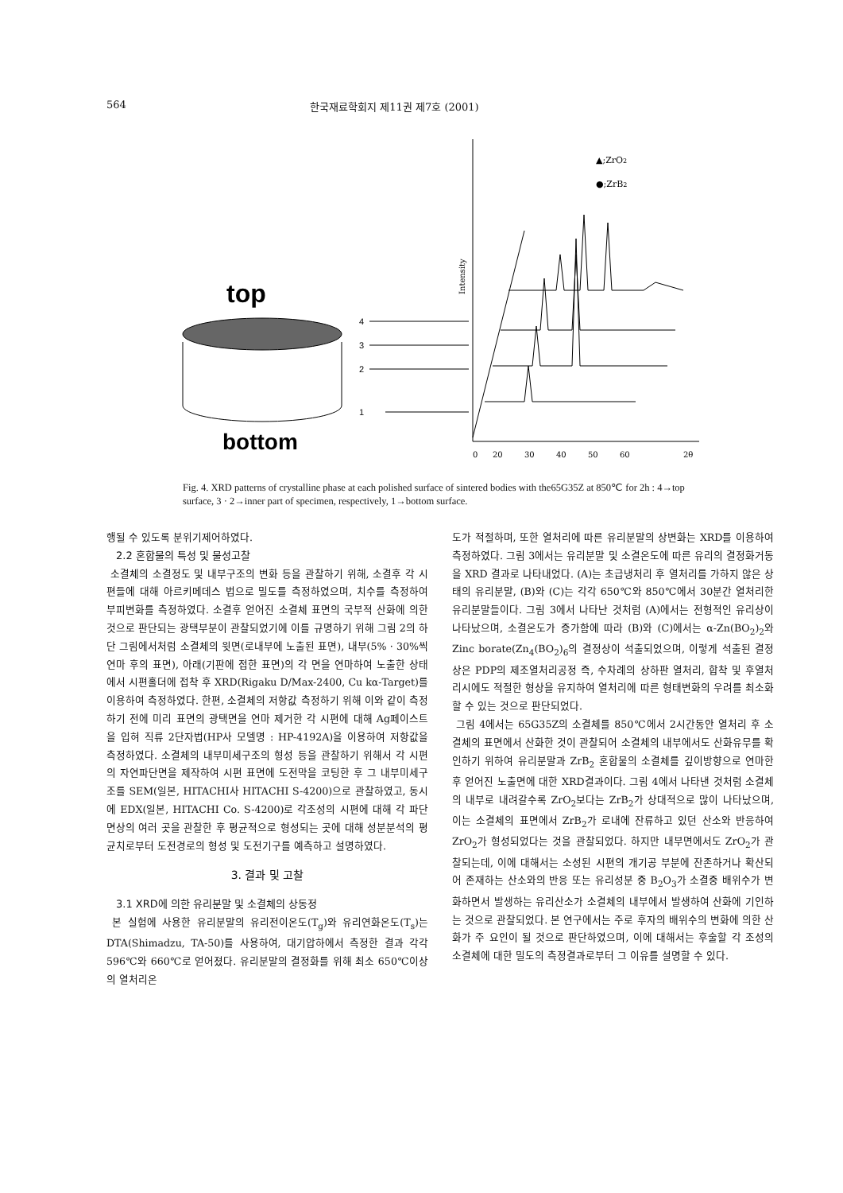564 한국재료학회지 제11권 제7호 (2001)
top
bottom
4
3
2
1
▲;ZrO2
●;ZrB2
Intensity
0
20
30
40
50
60
2θ
Fig. 4. XRD patterns of crystalline phase at each polished surface of sintered bodies with the65G35Z at 850℃ for 2h : 4→top surface, 3 · 2→inner part of specimen, respectively, 1→bottom surface.
행될 수 있도록 분위기제어하였다.
2.2 혼합물의 특성 및 물성고찰
소결체의 소결정도 및 내부구조의 변화 등을 관찰하기 위해, 소결후 각 시편들에 대해 아르키메데스 법으로 밀도를 측정하였으며, 치수를 측정하여 부피변화를 측정하였다. 소결후 얻어진 소결체 표면의 국부적 산화에 의한 것으로 판단되는 광택부분이 관찰되었기에 이를 규명하기 위해 그림 2의 하단 그림에서처럼 소결체의 윗면(로내부에 노출된 표면), 내부(5% · 30%씩 연마 후의 표면), 아래(기판에 접한 표면)의 각 면을 연마하여 노출한 상태에서 시편홀더에 접착 후 XRD(Rigaku D/Max-2400, Cu kα-Target)를 이용하여 측정하였다. 한편, 소결체의 저항값 측정하기 위해 이와 같이 측정하기 전에 미리 표면의 광택면을 연마 제거한 각 시편에 대해 Ag페이스트을 입혀 직류 2단자법(HP사 모델명 : HP-4192A)을 이용하여 저항값을 측정하였다. 소결체의 내부미세구조의 형성 등을 관찰하기 위해서 각 시편의 자연파단면을 제작하여 시편 표면에 도전막을 코팅한 후 그 내부미세구조를 SEM(일본, HITACHI사 HITACHI S-4200)으로 관찰하였고, 동시에 EDX(일본, HITACHI Co. S-4200)로 각조성의 시편에 대해 각 파단면상의 여러 곳을 관찰한 후 평균적으로 형성되는 곳에 대해 성분분석의 평균치로부터 도전경로의 형성 및 도전기구를 예측하고 설명하였다.
3. 결과 및 고찰
3.1 XRD에 의한 유리분말 및 소결체의 상동정
본 실험에 사용한 유리분말의 유리전이온도(T<sub>g</sub>)와 유리연화온도(T<sub>s</sub>)는 DTA(Shimadzu, TA-50)를 사용하여, 대기압하에서 측정한 결과 각각 596℃와 660℃로 얻어졌다. 유리분말의 결정화를 위해 최소 650℃이상의 열처리온
도가 적절하며, 또한 열처리에 따른 유리분말의 상변화는 XRD를 이용하여 측정하였다. 그림 3에서는 유리분말 및 소결온도에 따른 유리의 결정화거동을 XRD 결과로 나타내었다. (A)는 초급냉처리 후 열처리를 가하지 않은 상태의 유리분말, (B)와 (C)는 각각 650℃와 850℃에서 30분간 열처리한 유리분말들이다. 그림 3에서 나타난 것처럼 (A)에서는 전형적인 유리상이 나타났으며, 소결온도가 증가함에 따라 (B)와 (C)에서는 α-Zn(BO<sub>2</sub>)<sub>2</sub>와 Zinc borate(Zn<sub>4</sub>(BO<sub>2</sub>)<sub>6</sub>의 결정상이 석출되었으며, 이렇게 석출된 결정상은 PDP의 제조열처리공정 즉, 수차례의 상하판 열처리, 합착 및 후열처리시에도 적절한 형상을 유지하여 열처리에 따른 형태변화의 우려를 최소화할 수 있는 것으로 판단되었다.
그림 4에서는 65G35Z의 소결체를 850℃에서 2시간동안 열처리 후 소결체의 표면에서 산화한 것이 관찰되어 소결체의 내부에서도 산화유무를 확인하기 위하여 유리분말과 ZrB<sub>2</sub> 혼합물의 소결체를 깊이방향으로 연마한 후 얻어진 노출면에 대한 XRD결과이다. 그림 4에서 나타낸 것처럼 소결체의 내부로 내려갈수록 ZrO<sub>2</sub>보다는 ZrB<sub>2</sub>가 상대적으로 많이 나타났으며, 이는 소결체의 표면에서 ZrB<sub>2</sub>가 로내에 잔류하고 있던 산소와 반응하여 ZrO<sub>2</sub>가 형성되었다는 것을 관찰되었다. 하지만 내부면에서도 ZrO<sub>2</sub>가 관찰되는데, 이에 대해서는 소성된 시편의 개기공 부분에 잔존하거나 확산되어 존재하는 산소와의 반응 또는 유리성분 중 B<sub>2</sub>O<sub>3</sub>가 소결중 배위수가 변화하면서 발생하는 유리산소가 소결체의 내부에서 발생하여 산화에 기인하는 것으로 관찰되었다. 본 연구에서는 주로 후자의 배위수의 변화에 의한 산화가 주 요인이 될 것으로 판단하였으며, 이에 대해서는 후술할 각 조성의 소결체에 대한 밀도의 측정결과로부터 그 이유를 설명할 수 있다.